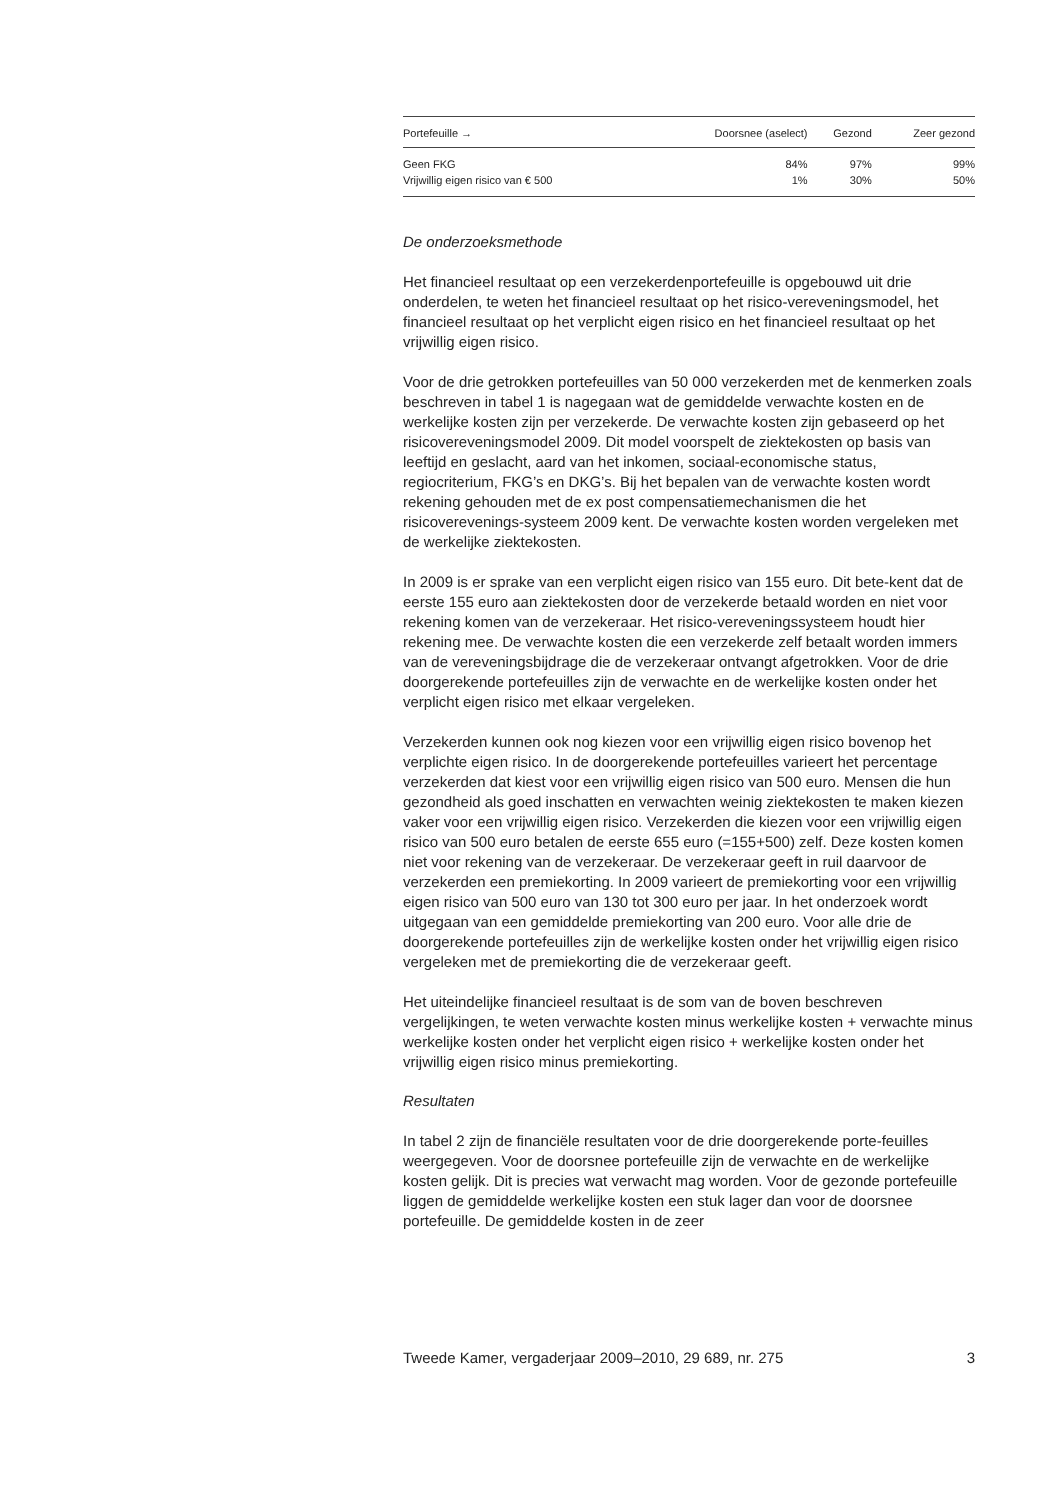| Portefeuille → | Doorsnee (aselect) | Gezond | Zeer gezond |
| --- | --- | --- | --- |
| Geen FKG | 84% | 97% | 99% |
| Vrijwillig eigen risico van € 500 | 1% | 30% | 50% |
De onderzoeksmethode
Het financieel resultaat op een verzekerdenportefeuille is opgebouwd uit drie onderdelen, te weten het financieel resultaat op het risico-vereveningsmodel, het financieel resultaat op het verplicht eigen risico en het financieel resultaat op het vrijwillig eigen risico.
Voor de drie getrokken portefeuilles van 50 000 verzekerden met de kenmerken zoals beschreven in tabel 1 is nagegaan wat de gemiddelde verwachte kosten en de werkelijke kosten zijn per verzekerde. De verwachte kosten zijn gebaseerd op het risicovereveningsmodel 2009. Dit model voorspelt de ziektekosten op basis van leeftijd en geslacht, aard van het inkomen, sociaal-economische status, regiocriterium, FKG’s en DKG’s. Bij het bepalen van de verwachte kosten wordt rekening gehouden met de ex post compensatiemechanismen die het risicoverevenings-systeem 2009 kent. De verwachte kosten worden vergeleken met de werkelijke ziektekosten.
In 2009 is er sprake van een verplicht eigen risico van 155 euro. Dit bete-kent dat de eerste 155 euro aan ziektekosten door de verzekerde betaald worden en niet voor rekening komen van de verzekeraar. Het risico-vereveningssysteem houdt hier rekening mee. De verwachte kosten die een verzekerde zelf betaalt worden immers van de vereveningsbijdrage die de verzekeraar ontvangt afgetrokken. Voor de drie doorgerekende portefeuilles zijn de verwachte en de werkelijke kosten onder het verplicht eigen risico met elkaar vergeleken.
Verzekerden kunnen ook nog kiezen voor een vrijwillig eigen risico bovenop het verplichte eigen risico. In de doorgerekende portefeuilles varieert het percentage verzekerden dat kiest voor een vrijwillig eigen risico van 500 euro. Mensen die hun gezondheid als goed inschatten en verwachten weinig ziektekosten te maken kiezen vaker voor een vrijwillig eigen risico. Verzekerden die kiezen voor een vrijwillig eigen risico van 500 euro betalen de eerste 655 euro (=155+500) zelf. Deze kosten komen niet voor rekening van de verzekeraar. De verzekeraar geeft in ruil daarvoor de verzekerden een premiekorting. In 2009 varieert de premiekorting voor een vrijwillig eigen risico van 500 euro van 130 tot 300 euro per jaar. In het onderzoek wordt uitgegaan van een gemiddelde premiekorting van 200 euro. Voor alle drie de doorgerekende portefeuilles zijn de werkelijke kosten onder het vrijwillig eigen risico vergeleken met de premiekorting die de verzekeraar geeft.
Het uiteindelijke financieel resultaat is de som van de boven beschreven vergelijkingen, te weten verwachte kosten minus werkelijke kosten + verwachte minus werkelijke kosten onder het verplicht eigen risico + werkelijke kosten onder het vrijwillig eigen risico minus premiekorting.
Resultaten
In tabel 2 zijn de financiële resultaten voor de drie doorgerekende porte-feuilles weergegeven. Voor de doorsnee portefeuille zijn de verwachte en de werkelijke kosten gelijk. Dit is precies wat verwacht mag worden. Voor de gezonde portefeuille liggen de gemiddelde werkelijke kosten een stuk lager dan voor de doorsnee portefeuille. De gemiddelde kosten in de zeer
Tweede Kamer, vergaderjaar 2009–2010, 29 689, nr. 275 3